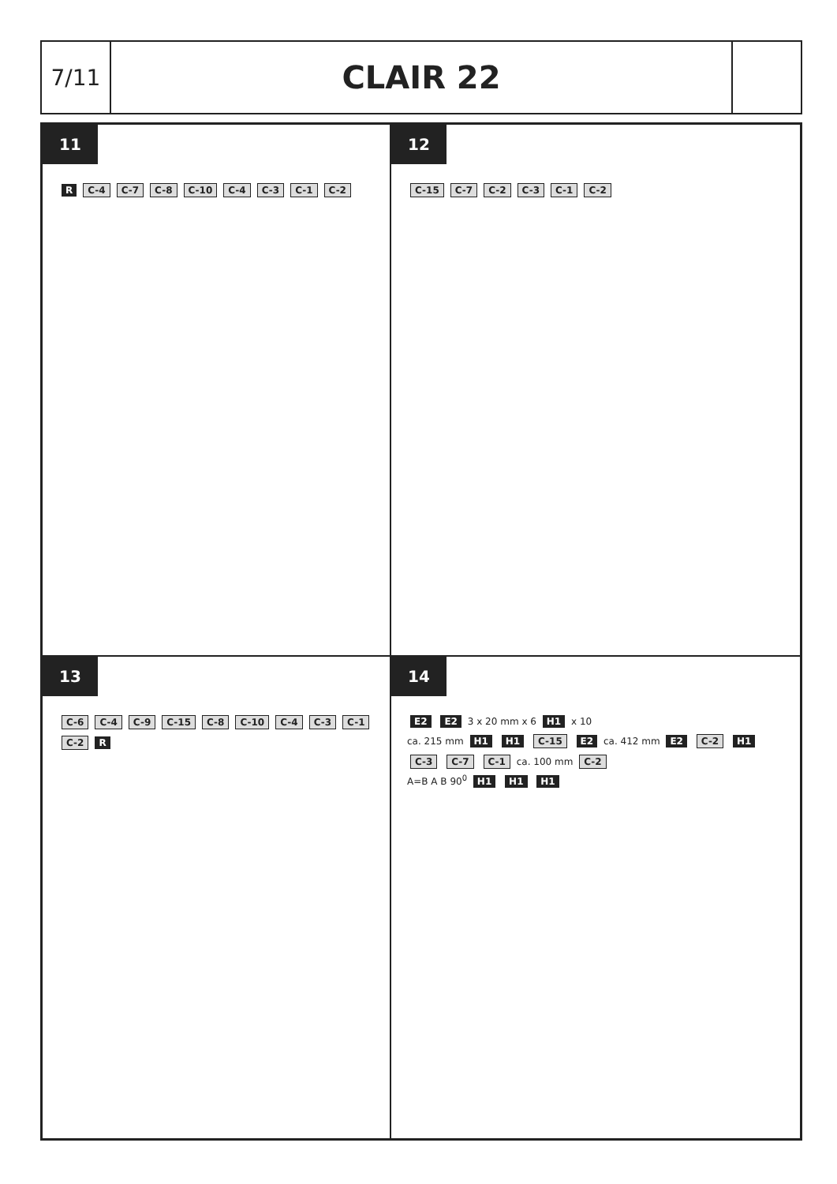7/11
CLAIR 22
11
R C-4 C-7 C-8 C-10 C-4 C-3 C-1 C-2
12
C-15 C-7 C-2 C-3 C-1 C-2
13
C-6 C-4 C-9 C-15 C-8 C-10 C-4 C-3 C-1 C-2 R
14
E2 E2 3 x 20 mm x 6 H1 x 10
ca. 215 mm H1 H1 C-15 E2 ca. 412 mm E2 C-2 H1 C-3 C-7 C-1 ca. 100 mm C-2
A=B A B 90<sup>0</sup> H1 H1 H1